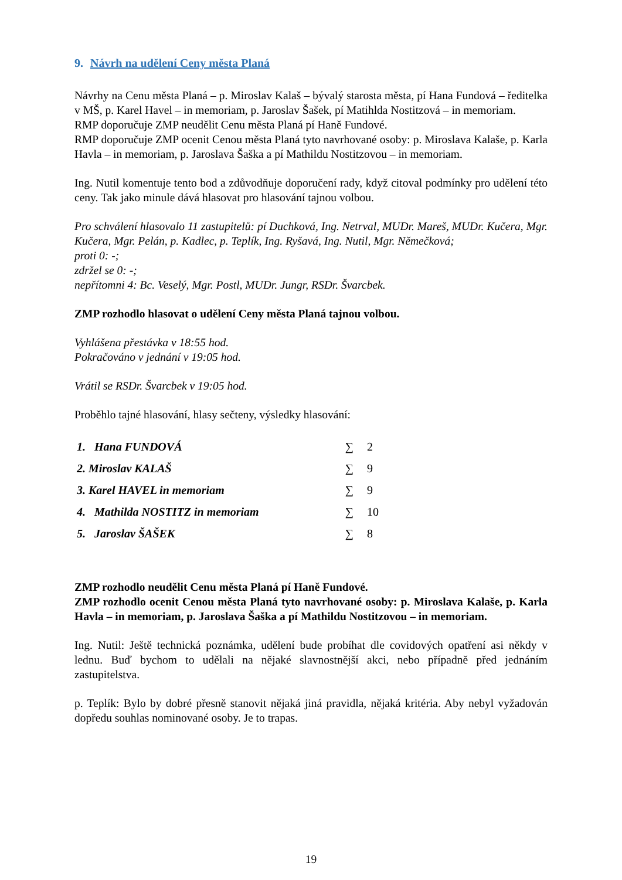9. Návrh na udělení Ceny města Planá
Návrhy na Cenu města Planá – p. Miroslav Kalaš – bývalý starosta města, pí Hana Fundová – ředitelka v MŠ, p. Karel Havel – in memoriam, p. Jaroslav Šašek, pí Matihlda Nostitzová – in memoriam.
RMP doporučuje ZMP neudělit Cenu města Planá pí Haně Fundové.
RMP doporučuje ZMP ocenit Cenou města Planá tyto navrhované osoby: p. Miroslava Kalaše, p. Karla Havla – in memoriam, p. Jaroslava Šaška a pí Mathildu Nostitzovou – in memoriam.
Ing. Nutil komentuje tento bod a zdůvodňuje doporučení rady, když citoval podmínky pro udělení této ceny. Tak jako minule dává hlasovat pro hlasování tajnou volbou.
Pro schválení hlasovalo 11 zastupitelů: pí Duchková, Ing. Netrval, MUDr. Mareš, MUDr. Kučera, Mgr. Kučera, Mgr. Pelán, p. Kadlec, p. Teplík, Ing. Ryšavá, Ing. Nutil, Mgr. Němečková;
proti 0: -;
zdržel se 0: -;
nepřítomni 4: Bc. Veselý, Mgr. Postl, MUDr. Jungr, RSDr. Švarcbek.
ZMP rozhodlo hlasovat o udělení Ceny města Planá tajnou volbou.
Vyhlášena přestávka v 18:55 hod.
Pokračováno v jednání v 19:05 hod.
Vrátil se RSDr. Švarcbek v 19:05 hod.
Proběhlo tajné hlasování, hlasy sečteny, výsledky hlasování:
| 1. Hana FUNDOVÁ | ∑ | 2 |
| 2. Miroslav KALAŠ | ∑ | 9 |
| 3. Karel HAVEL in memoriam | ∑ | 9 |
| 4. Mathilda NOSTITZ in memoriam | ∑ | 10 |
| 5. Jaroslav ŠAŠEK | ∑ | 8 |
ZMP rozhodlo neudělit Cenu města Planá pí Haně Fundové.
ZMP rozhodlo ocenit Cenou města Planá tyto navrhované osoby: p. Miroslava Kalaše, p. Karla Havla – in memoriam, p. Jaroslava Šaška a pí Mathildu Nostitzovou – in memoriam.
Ing. Nutil: Ještě technická poznámka, udělení bude probíhat dle covidových opatření asi někdy v lednu. Buď bychom to udělali na nějaké slavnostnější akci, nebo případně před jednáním zastupitelstva.
p. Teplík: Bylo by dobré přesně stanovit nějaká jiná pravidla, nějaká kritéria. Aby nebyl vyžadován dopředu souhlas nominované osoby. Je to trapas.
19